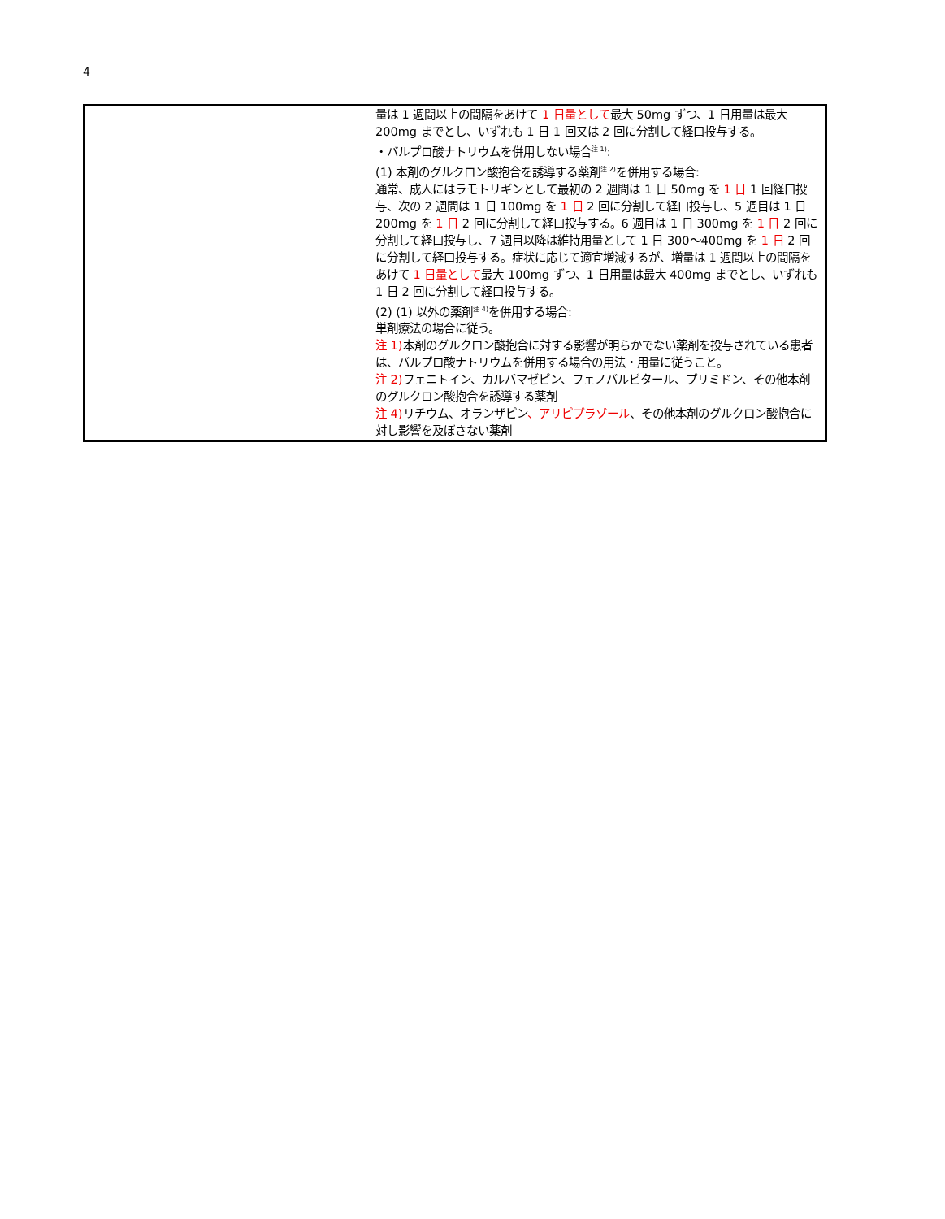4
| | 量は 1 週間以上の間隔をあけて 1 日量として 最大 50mg ずつ、1 日用量は最大 200mg までとし、いずれも 1 日 1 回又は 2 回に分割して経口投与する。 ・バルプロ酸ナトリウムを併用しない場合<sup>注 1)</sup>: (1) 本剤のグルクロン酸抱合を誘導する薬剤<sup>注 2)</sup>を併用する場合: 通常、成人にはラモトリギンとして最初の 2 週間は 1 日 50mg を 1 日 1 回経口投与、次の 2 週間は 1 日 100mg を 1 日 2 回に分割して経口投与し、5 週目は 1 日 200mg を 1 日 2 回に分割して経口投与する。6 週目は 1 日 300mg を 1 日 2 回に分割して経口投与し、7 週目以降は維持用量として 1 日 300～400mg を 1 日 2 回に分割して経口投与する。症状に応じて適宜増減するが、増量は 1 週間以上の間隔をあけて 1 日量として 最大 100mg ずつ、1 日用量は最大 400mg までとし、いずれも 1 日 2 回に分割して経口投与する。 (2) (1) 以外の薬剤<sup>注 4)</sup>を併用する場合: 単剤療法の場合に従う。 注 1) 本剤のグルクロン酸抱合に対する影響が明らかでない薬剤を投与されている患者は、バルプロ酸ナトリウムを併用する場合の用法・用量に従うこと。 注 2) フェニトイン、カルバマゼピン、フェノバルビタール、プリミドン、その他本剤のグルクロン酸抱合を誘導する薬剤 注 4) リチウム、オランザピン 、アリピプラゾール 、その他本剤のグルクロン酸抱合に対し影響を及ぼさない薬剤 |